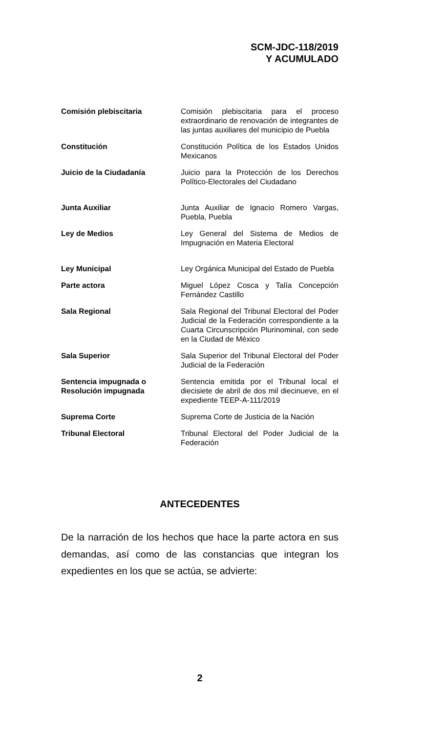SCM-JDC-118/2019
Y ACUMULADO
| Comisión plebiscitaria | Comisión plebiscitaria para el proceso extraordinario de renovación de integrantes de las juntas auxiliares del municipio de Puebla |
| Constitución | Constitución Política de los Estados Unidos Mexicanos |
| Juicio de la Ciudadanía | Juicio para la Protección de los Derechos Político-Electorales del Ciudadano |
| Junta Auxiliar | Junta Auxiliar de Ignacio Romero Vargas, Puebla, Puebla |
| Ley de Medios | Ley General del Sistema de Medios de Impugnación en Materia Electoral |
| Ley Municipal | Ley Orgánica Municipal del Estado de Puebla |
| Parte actora | Miguel López Cosca y Talía Concepción Fernández Castillo |
| Sala Regional | Sala Regional del Tribunal Electoral del Poder Judicial de la Federación correspondiente a la Cuarta Circunscripción Plurinominal, con sede en la Ciudad de México |
| Sala Superior | Sala Superior del Tribunal Electoral del Poder Judicial de la Federación |
| Sentencia impugnada o Resolución impugnada | Sentencia emitida por el Tribunal local el diecisiete de abril de dos mil diecinueve, en el expediente TEEP-A-111/2019 |
| Suprema Corte | Suprema Corte de Justicia de la Nación |
| Tribunal Electoral | Tribunal Electoral del Poder Judicial de la Federación |
ANTECEDENTES
De la narración de los hechos que hace la parte actora en sus demandas, así como de las constancias que integran los expedientes en los que se actúa, se advierte:
2